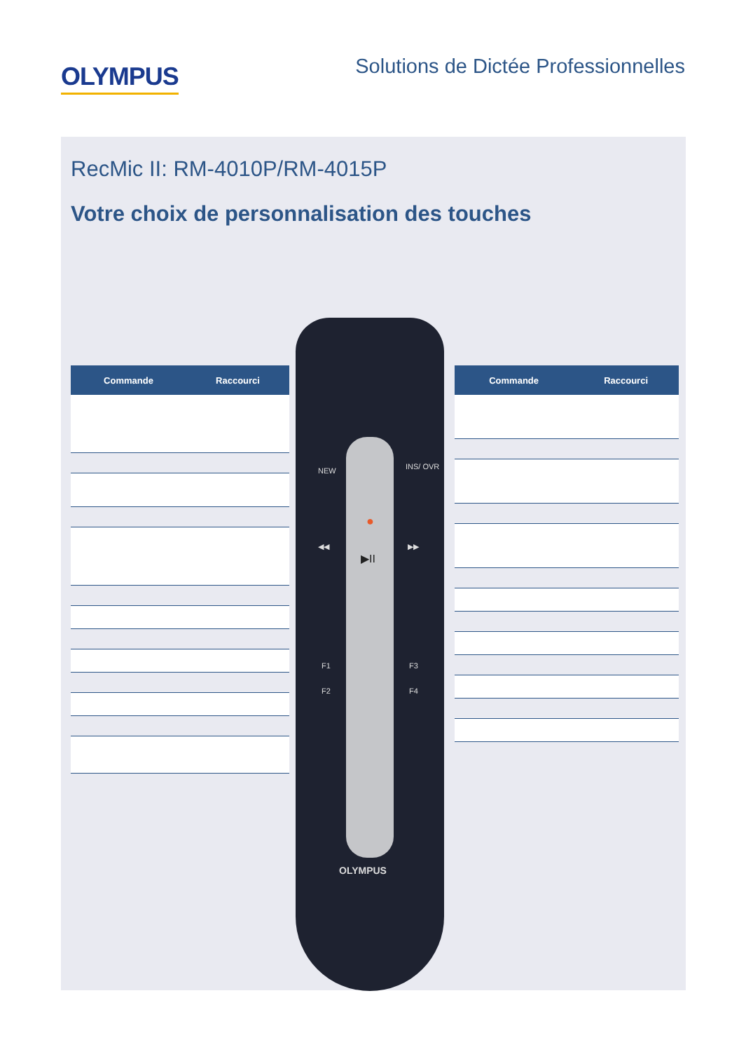OLYMPUS
Solutions de Dictée Professionnelles
RecMic II: RM-4010P/RM-4015P
Votre choix de personnalisation des touches
| Commande | Raccourci |
| --- | --- |
NEW INS/ OVR
●
◀◀ ▶▶
▶II
F1 F3
F2 F4
OLYMPUS
| Commande | Raccourci |
| --- | --- |